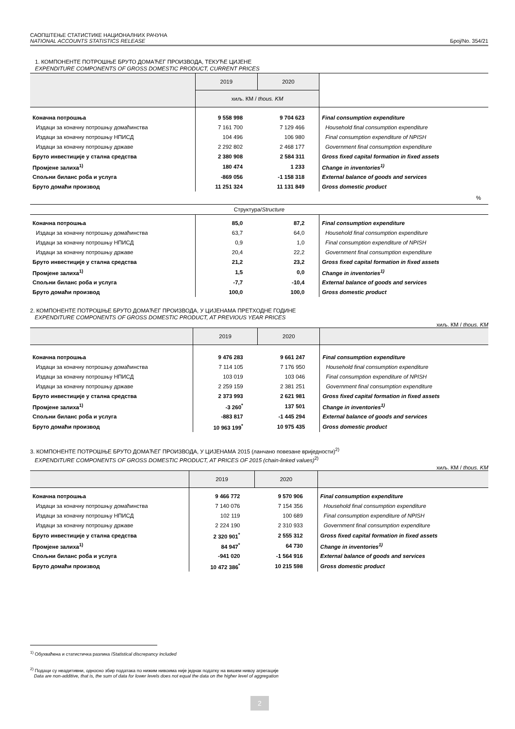САОПШТЕЊЕ СТАТИСТИКЕ НАЦИОНАЛНИХ РАЧУНА
NATIONAL ACCOUNTS STATISTICS RELEASE Број/No. 354/21
1. КОМПОНЕНТЕ ПОТРОШЊЕ БРУТО ДОМАЋЕГ ПРОИЗВОДА, ТЕКУЋЕ ЦИЈЕНЕ
EXPENDITURE COMPONENTS OF GROSS DOMESTIC PRODUCT, CURRENT PRICES
| | 2019 | 2020 | |
| --- | --- | --- | --- |
| | хиљ. КМ / thous. KM | | |
| Коначна потрошња | 9 558 998 | 9 704 623 | Final consumption expenditure |
| Издаци за коначну потрошњу домаћинства | 7 161 700 | 7 129 466 | Household final consumption expenditure |
| Издаци за коначну потрошњу НПИСД | 104 496 | 106 980 | Final consumption expenditure of NPISH |
| Издаци за коначну потрошњу државе | 2 292 802 | 2 468 177 | Government final consumption expenditure |
| Бруто инвестиције у стална средства | 2 380 908 | 2 584 311 | Gross fixed capital formation in fixed assets |
| Промјене залиха<sup>1)</sup> | 180 474 | 1 233 | Change in inventories<sup>1)</sup> |
| Спољни биланс роба и услуга | -869 056 | -1 158 318 | External balance of goods and services |
| Бруто домаћи производ | 11 251 324 | 11 131 849 | Gross domestic product |
| % | | | |
| Структура/ Structure | | | |
| Коначна потрошња | 85,0 | 87,2 | Final consumption expenditure |
| Издаци за коначну потрошњу домаћинства | 63,7 | 64,0 | Household final consumption expenditure |
| Издаци за коначну потрошњу НПИСД | 0,9 | 1,0 | Final consumption expenditure of NPISH |
| Издаци за коначну потрошњу државе | 20,4 | 22,2 | Government final consumption expenditure |
| Бруто инвестиције у стална средства | 21,2 | 23,2 | Gross fixed capital formation in fixed assets |
| Промјене залиха<sup>1)</sup> | 1,5 | 0,0 | Change in inventories<sup>1)</sup> |
| Спољни биланс роба и услуга | -7,7 | -10,4 | External balance of goods and services |
| Бруто домаћи производ | 100,0 | 100,0 | Gross domestic product |
2. КОМПОНЕНТЕ ПОТРОШЊЕ БРУТО ДОМАЋЕГ ПРОИЗВОДА, У ЦИЈЕНАМА ПРЕТХОДНЕ ГОДИНЕ
EXPENDITURE COMPONENTS OF GROSS DOMESTIC PRODUCT, AT PREVIOUS YEAR PRICES
хиљ. КМ / thous. KM
| | 2019 | 2020 | |
| --- | --- | --- | --- |
| Коначна потрошња | 9 476 283 | 9 661 247 | Final consumption expenditure |
| Издаци за коначну потрошњу домаћинства | 7 114 105 | 7 176 950 | Household final consumption expenditure |
| Издаци за коначну потрошњу НПИСД | 103 019 | 103 046 | Final consumption expenditure of NPISH |
| Издаци за коначну потрошњу државе | 2 259 159 | 2 381 251 | Government final consumption expenditure |
| Бруто инвестиције у стална средства | 2 373 993 | 2 621 981 | Gross fixed capital formation in fixed assets |
| Промјене залиха<sup>1)</sup> | -3 260<sup>*</sup> | 137 501 | Change in inventories<sup>1)</sup> |
| Спољни биланс роба и услуга | -883 817 | -1 445 294 | External balance of goods and services |
| Бруто домаћи производ | 10 963 199<sup>*</sup> | 10 975 435 | Gross domestic product |
3. КОМПОНЕНТЕ ПОТРОШЊЕ БРУТО ДОМАЋЕГ ПРОИЗВОДА, У ЦИЈЕНАМА 2015 (ланчано повезане вриједности)<sup>2)</sup>
EXPENDITURE COMPONENTS OF GROSS DOMESTIC PRODUCT, AT PRICES OF 2015 (chain-linked values)<sup>2)</sup>
хиљ. КМ / thous. KM
| | 2019 | 2020 | |
| --- | --- | --- | --- |
| Коначна потрошња | 9 466 772 | 9 570 906 | Final consumption expenditure |
| Издаци за коначну потрошњу домаћинства | 7 140 076 | 7 154 356 | Household final consumption expenditure |
| Издаци за коначну потрошњу НПИСД | 102 119 | 100 689 | Final consumption expenditure of NPISH |
| Издаци за коначну потрошњу државе | 2 224 190 | 2 310 933 | Government final consumption expenditure |
| Бруто инвестиције у стална средства | 2 320 901<sup>*</sup> | 2 555 312 | Gross fixed capital formation in fixed assets |
| Промјене залиха<sup>1)</sup> | 84 947<sup>*</sup> | 64 730 | Change in inventories<sup>1)</sup> |
| Спољни биланс роба и услуга | -941 020 | -1 564 916 | External balance of goods and services |
| Бруто домаћи производ | 10 472 386<sup>*</sup> | 10 215 598 | Gross domestic product |
<sup>1)</sup> Обухваћена и статистичка разлика /Statistical discrepancy included
<sup>2)</sup> Подаци су неадитивни, односно збир података по нижим нивоима није једнак податку на вишем нивоу агрегације
Data are non-additive, that is, the sum of data for lower levels does not equal the data on the higher level of aggregation
2